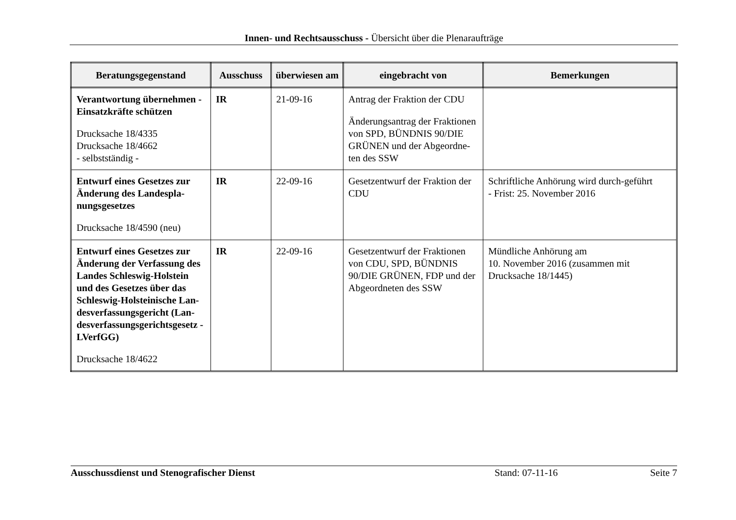Innen- und Rechtsausschuss - Übersicht über die Plenaraufträge
| Beratungsgegenstand | Ausschuss | überwiesen am | eingebracht von | Bemerkungen |
| --- | --- | --- | --- | --- |
| Verantwortung übernehmen - Einsatzkräfte schützen Drucksache 18/4335 Drucksache 18/4662 - selbstständig - | IR | 21-09-16 | Antrag der Fraktion der CDU Änderungsantrag der Fraktionen von SPD, BÜNDNIS 90/DIE GRÜNEN und der Abgeordne-ten des SSW | |
| Entwurf eines Gesetzes zur Änderung des Landespla-nungsgesetzes Drucksache 18/4590 (neu) | IR | 22-09-16 | Gesetzentwurf der Fraktion der CDU | Schriftliche Anhörung wird durch-geführt - Frist: 25. November 2016 |
| Entwurf eines Gesetzes zur Änderung der Verfassung des Landes Schleswig-Holstein und des Gesetzes über das Schleswig-Holsteinische Lan-desverfassungsgericht (Lan-desverfassungsgerichtsgesetz - LVerfGG) Drucksache 18/4622 | IR | 22-09-16 | Gesetzentwurf der Fraktionen von CDU, SPD, BÜNDNIS 90/DIE GRÜNEN, FDP und der Abgeordneten des SSW | Mündliche Anhörung am 10. November 2016 (zusammen mit Drucksache 18/1445) |
Ausschussdienst und Stenografischer Dienst Stand: 07-11-16 Seite 7